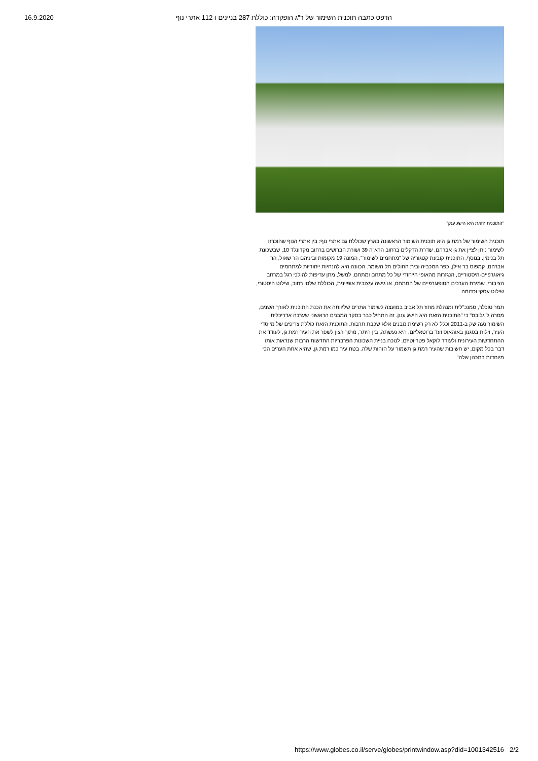16.9.2020 הדפס כתבה תוכנית השימור של ר"ג הופקדה: כוללת 287 בניינים ו-112 אתרי נוף
"התוכנית הזאת היא הישג ענק"
תוכנית השימור של רמת גן היא תוכנית השימור הראשונה בארץ שכוללת גם אתרי נוף: בין אתרי הנוף שהוכרזו לשימור ניתן לציין את גן אברהם, שדרת הדקלים ברחוב הרא"ה 39 ושורת הברושים ברחוב מקדונלד 10, שבשכונת תל בנימין. בנוסף, התוכנית קובעת קטגוריה של "מתחמים לשימור", המונה 19 מקומות וביניהם הר שאול, הר אברהם, קמפוס בר אילן, כפר המכביה ובית החולים תל השומר. הכוונה היא להנחיות ייחודיות למתחמים גיאוגרפיים-היסטוריים, הנגזרות מהאופי הייחודי של כל מתחם ומתחם. למשל, מתן עדיפות להולכי רגל במרחב הציבורי, שמירת הערכים הטופוגרפיים של המתחם, או גישה עיצובית אופיינית, הכוללת שלטי רחוב, שילוט היסטורי, שילוט עסקי וכדומה.
תמר טוכלר, סמנכ"לית ומנהלת מחוז תל אביב במועצה לשימור אתרים שליוותה את הכנת התוכנית לאורך השנים, מסרה ל"גלובס" כי "התוכנית הזאת היא הישג ענק. זה התחיל כבר בסקר המבנים הראשוני שערכה אדריכלית השימור נעה שק ב-2011 וכלל לא רק רשימת מבנים אלא שכבת תרבות. התוכנית הזאת כוללת צריפים של מייסדי העיר, וילות בסגנון באוהאוס ועד ברוטאליזם. היא נעשתה, בין היתר, מתוך רצון לשפר את העיר רמת גן, לעודד את ההתחדשות העירונית ולעודד לוקאל פטריוטיזם. לנוכח בניית השכונות הפרבריות החדשות הרבות שנראות אותו דבר בכל מקום, יש חשיבות שהעיר רמת גן תשמור על הזהות שלה. בטח עיר כמו רמת גן, שהיא אחת הערים הכי מיוחדות בתכנון שלה".
https://www.globes.co.il/serve/globes/printwindow.asp?did=1001342516 2/2